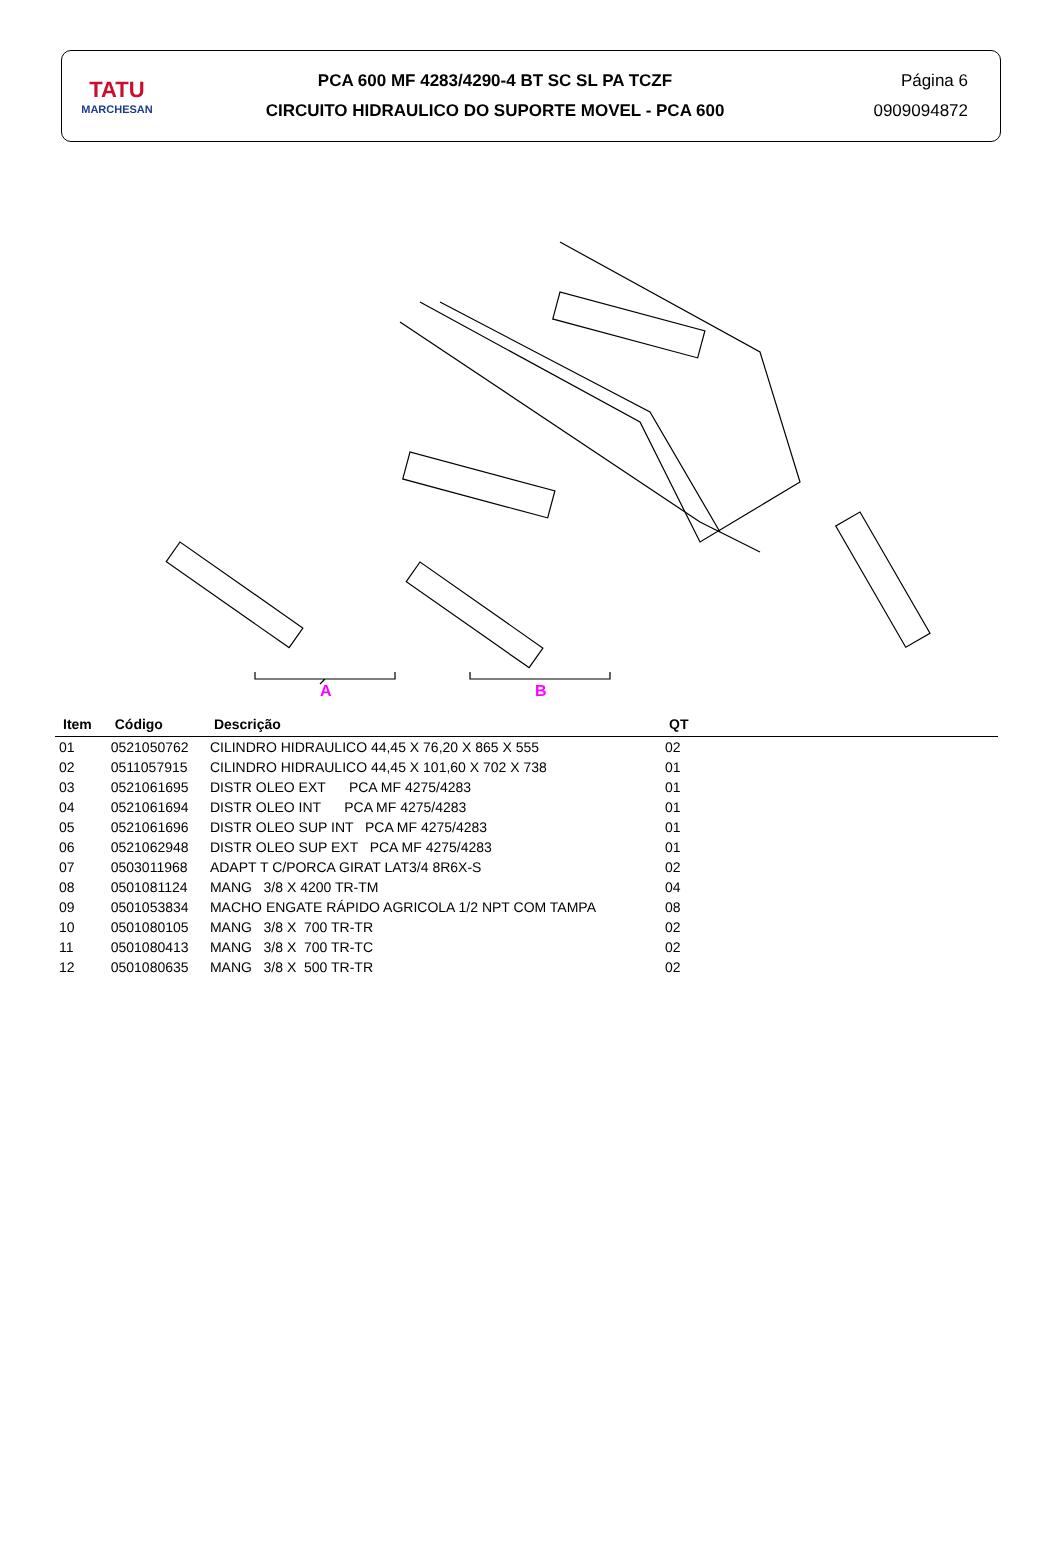TATU
MARCHESAN
PCA 600 MF 4283/4290-4 BT SC SL PA TCZF
CIRCUITO HIDRAULICO DO SUPORTE MOVEL - PCA 600
Página 6
0909094872
A B
| Item | Código | Descrição | QT | |
| --- | --- | --- | --- | --- |
| 01 | 0521050762 | CILINDRO HIDRAULICO 44,45 X 76,20 X 865 X 555 | 02 | |
| 02 | 0511057915 | CILINDRO HIDRAULICO 44,45 X 101,60 X 702 X 738 | 01 | |
| 03 | 0521061695 | DISTR OLEO EXT PCA MF 4275/4283 | 01 | |
| 04 | 0521061694 | DISTR OLEO INT PCA MF 4275/4283 | 01 | |
| 05 | 0521061696 | DISTR OLEO SUP INT PCA MF 4275/4283 | 01 | |
| 06 | 0521062948 | DISTR OLEO SUP EXT PCA MF 4275/4283 | 01 | |
| 07 | 0503011968 | ADAPT T C/PORCA GIRAT LAT3/4 8R6X-S | 02 | |
| 08 | 0501081124 | MANG 3/8 X 4200 TR-TM | 04 | |
| 09 | 0501053834 | MACHO ENGATE RÁPIDO AGRICOLA 1/2 NPT COM TAMPA | 08 | |
| 10 | 0501080105 | MANG 3/8 X 700 TR-TR | 02 | |
| 11 | 0501080413 | MANG 3/8 X 700 TR-TC | 02 | |
| 12 | 0501080635 | MANG 3/8 X 500 TR-TR | 02 | |